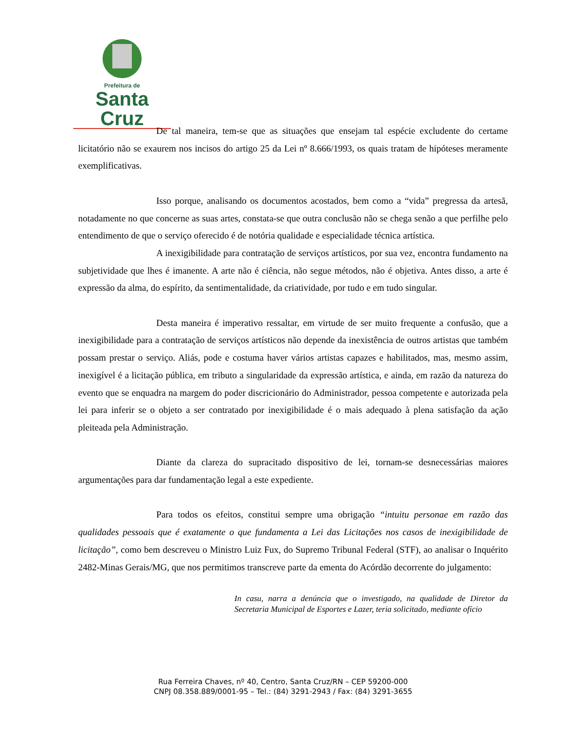Prefeitura de
Santa Cruz
De tal maneira, tem-se que as situações que ensejam tal espécie excludente do certame licitatório não se exaurem nos incisos do artigo 25 da Lei nº 8.666/1993, os quais tratam de hipóteses meramente exemplificativas.
Isso porque, analisando os documentos acostados, bem como a “vida” pregressa da artesã, notadamente no que concerne as suas artes, constata-se que outra conclusão não se chega senão a que perfilhe pelo entendimento de que o serviço oferecido é de notória qualidade e especialidade técnica artística.
A inexigibilidade para contratação de serviços artísticos, por sua vez, encontra fundamento na subjetividade que lhes é imanente. A arte não é ciência, não segue métodos, não é objetiva. Antes disso, a arte é expressão da alma, do espírito, da sentimentalidade, da criatividade, por tudo e em tudo singular.
Desta maneira é imperativo ressaltar, em virtude de ser muito frequente a confusão, que a inexigibilidade para a contratação de serviços artísticos não depende da inexistência de outros artistas que também possam prestar o serviço. Aliás, pode e costuma haver vários artistas capazes e habilitados, mas, mesmo assim, inexigível é a licitação pública, em tributo a singularidade da expressão artística, e ainda, em razão da natureza do evento que se enquadra na margem do poder discricionário do Administrador, pessoa competente e autorizada pela lei para inferir se o objeto a ser contratado por inexigibilidade é o mais adequado à plena satisfação da ação pleiteada pela Administração.
Diante da clareza do supracitado dispositivo de lei, tornam-se desnecessárias maiores argumentações para dar fundamentação legal a este expediente.
Para todos os efeitos, constitui sempre uma obrigação “intuitu personae em razão das qualidades pessoais que é exatamente o que fundamenta a Lei das Licitações nos casos de inexigibilidade de licitação”, como bem descreveu o Ministro Luiz Fux, do Supremo Tribunal Federal (STF), ao analisar o Inquérito 2482-Minas Gerais/MG, que nos permitimos transcreve parte da ementa do Acórdão decorrente do julgamento:
In casu, narra a denúncia que o investigado, na qualidade de Diretor da Secretaria Municipal de Esportes e Lazer, teria solicitado, mediante ofício
Rua Ferreira Chaves, nº 40, Centro, Santa Cruz/RN – CEP 59200-000
CNPJ 08.358.889/0001-95 – Tel.: (84) 3291-2943 / Fax: (84) 3291-3655